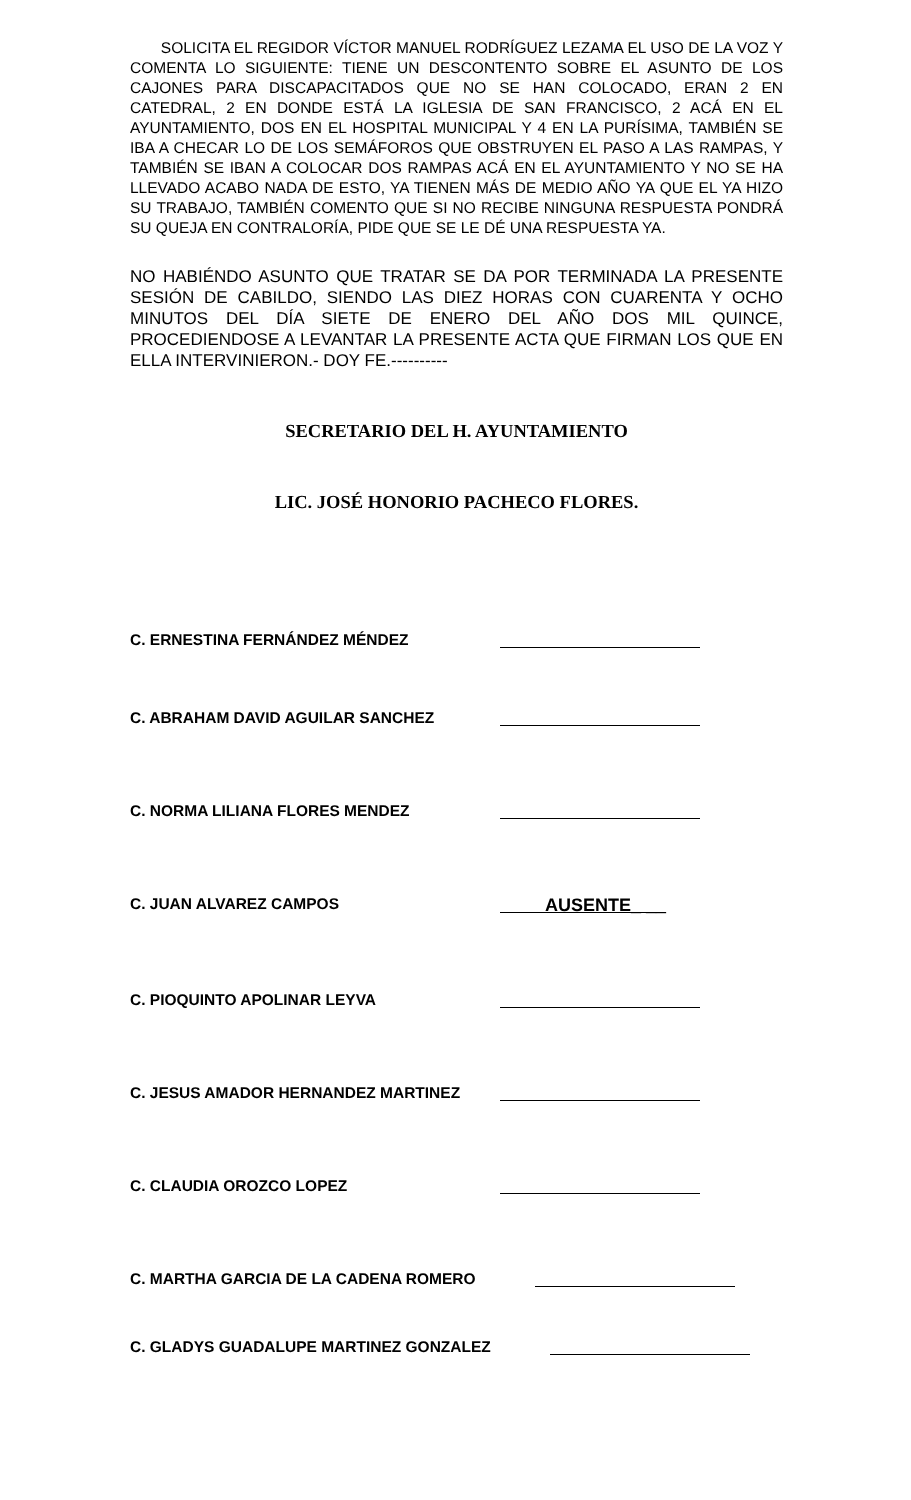SOLICITA EL REGIDOR VÍCTOR MANUEL RODRÍGUEZ LEZAMA EL USO DE LA VOZ Y COMENTA LO SIGUIENTE: TIENE UN DESCONTENTO SOBRE EL ASUNTO DE LOS CAJONES PARA DISCAPACITADOS QUE NO SE HAN COLOCADO, ERAN 2 EN CATEDRAL, 2 EN DONDE ESTÁ LA IGLESIA DE SAN FRANCISCO, 2 ACÁ EN EL AYUNTAMIENTO, DOS EN EL HOSPITAL MUNICIPAL Y 4 EN LA PURÍSIMA, TAMBIÉN SE IBA A CHECAR LO DE LOS SEMÁFOROS QUE OBSTRUYEN EL PASO A LAS RAMPAS, Y TAMBIÉN SE IBAN A COLOCAR DOS RAMPAS ACÁ EN EL AYUNTAMIENTO Y NO SE HA LLEVADO ACABO NADA DE ESTO, YA TIENEN MÁS DE MEDIO AÑO YA QUE EL YA HIZO SU TRABAJO, TAMBIÉN COMENTO QUE SI NO RECIBE NINGUNA RESPUESTA PONDRÁ SU QUEJA EN CONTRALORÍA, PIDE QUE SE LE DÉ UNA RESPUESTA YA.
NO HABIÉNDO ASUNTO QUE TRATAR SE DA POR TERMINADA LA PRESENTE SESIÓN DE CABILDO, SIENDO LAS DIEZ HORAS CON CUARENTA Y OCHO MINUTOS DEL DÍA SIETE DE ENERO DEL AÑO DOS MIL QUINCE, PROCEDIENDOSE A LEVANTAR LA PRESENTE ACTA QUE FIRMAN LOS QUE EN ELLA INTERVINIERON.- DOY FE.----------
SECRETARIO DEL H. AYUNTAMIENTO
LIC. JOSÉ HONORIO PACHECO FLORES.
C. ERNESTINA FERNÁNDEZ MÉNDEZ
C. ABRAHAM DAVID AGUILAR SANCHEZ
C. NORMA LILIANA FLORES MENDEZ
C. JUAN ALVAREZ CAMPOS AUSENTE_ __
C. PIOQUINTO APOLINAR LEYVA
C. JESUS AMADOR HERNANDEZ MARTINEZ
C. CLAUDIA OROZCO LOPEZ
C. MARTHA GARCIA DE LA CADENA ROMERO
C. GLADYS GUADALUPE MARTINEZ GONZALEZ